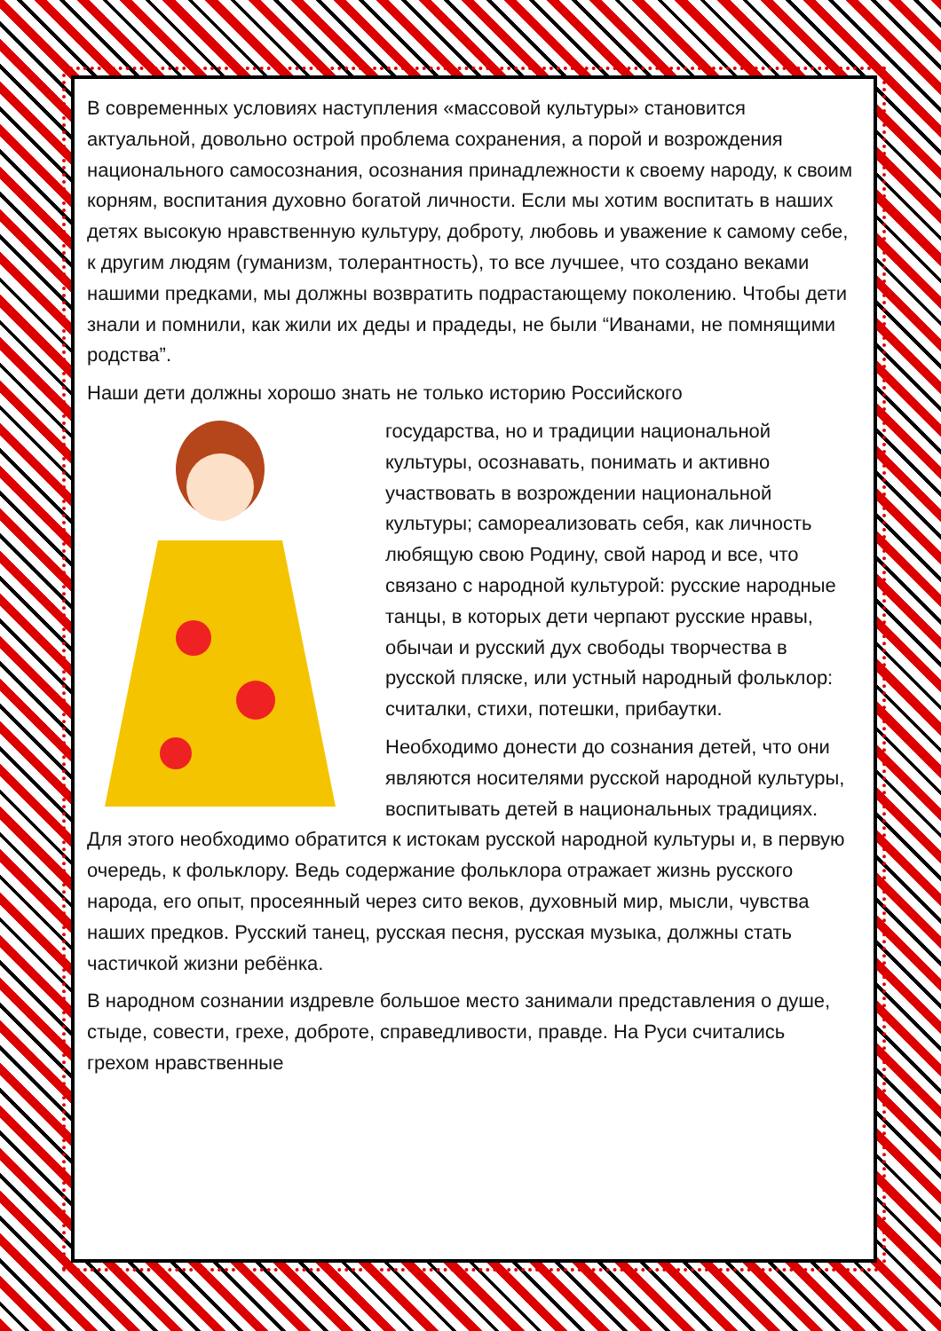В современных условиях наступления «массовой культуры» становится актуальной, довольно острой проблема сохранения, а порой и возрождения национального самосознания, осознания принадлежности к своему народу, к своим корням, воспитания духовно богатой личности. Если мы хотим воспитать в наших детях высокую нравственную культуру, доброту, любовь и уважение к самому себе, к другим людям (гуманизм, толерантность), то все лучшее, что создано веками нашими предками, мы должны возвратить подрастающему поколению. Чтобы дети знали и помнили, как жили их деды и прадеды, не были “Иванами, не помнящими родства”.
Наши дети должны хорошо знать не только историю Российского
государства, но и традиции национальной культуры, осознавать, понимать и активно участвовать в возрождении национальной культуры; самореализовать себя, как личность любящую свою Родину, свой народ и все, что связано с народной культурой: русские народные танцы, в которых дети черпают русские нравы, обычаи и русский дух свободы творчества в русской пляске, или устный народный фольклор: считалки, стихи, потешки, прибаутки.
Необходимо донести до сознания детей, что они являются носителями русской народной культуры, воспитывать детей в национальных традициях. Для этого необходимо обратится к истокам русской народной культуры и, в первую очередь, к фольклору. Ведь содержание фольклора отражает жизнь русского народа, его опыт, просеянный через сито веков, духовный мир, мысли, чувства наших предков. Русский танец, русская песня, русская музыка, должны стать частичкой жизни ребёнка.
В народном сознании издревле большое место занимали представления о душе, стыде, совести, грехе, доброте, справедливости, правде. На Руси считались грехом нравственные